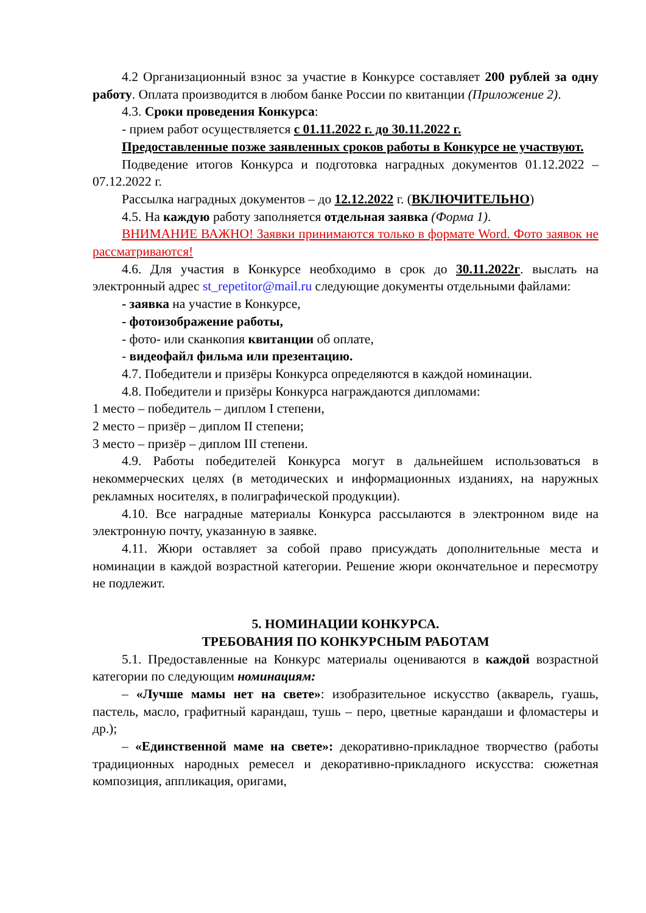4.2 Организационный взнос за участие в Конкурсе составляет 200 рублей за одну работу. Оплата производится в любом банке России по квитанции (Приложение 2).
4.3. Сроки проведения Конкурса:
- прием работ осуществляется с 01.11.2022 г. до 30.11.2022 г.
Предоставленные позже заявленных сроков работы в Конкурсе не участвуют.
Подведение итогов Конкурса и подготовка наградных документов 01.12.2022 – 07.12.2022 г.
Рассылка наградных документов – до 12.12.2022 г. (ВКЛЮЧИТЕЛЬНО)
4.5. На каждую работу заполняется отдельная заявка (Форма 1).
ВНИМАНИЕ ВАЖНО! Заявки принимаются только в формате Word. Фото заявок не рассматриваются!
4.6. Для участия в Конкурсе необходимо в срок до 30.11.2022г. выслать на электронный адрес st_repetitor@mail.ru следующие документы отдельными файлами:
- заявка на участие в Конкурсе,
- фотоизображение работы,
- фото- или сканкопия квитанции об оплате,
- видеофайл фильма или презентацию.
4.7. Победители и призёры Конкурса определяются в каждой номинации.
4.8. Победители и призёры Конкурса награждаются дипломами:
1 место – победитель – диплом I степени,
2 место – призёр – диплом II степени;
3 место – призёр – диплом III степени.
4.9. Работы победителей Конкурса могут в дальнейшем использоваться в некоммерческих целях (в методических и информационных изданиях, на наружных рекламных носителях, в полиграфической продукции).
4.10. Все наградные материалы Конкурса рассылаются в электронном виде на электронную почту, указанную в заявке.
4.11. Жюри оставляет за собой право присуждать дополнительные места и номинации в каждой возрастной категории. Решение жюри окончательное и пересмотру не подлежит.
5. НОМИНАЦИИ КОНКУРСА.
ТРЕБОВАНИЯ ПО КОНКУРСНЫМ РАБОТАМ
5.1. Предоставленные на Конкурс материалы оцениваются в каждой возрастной категории по следующим номинациям:
– «Лучше мамы нет на свете»: изобразительное искусство (акварель, гуашь, пастель, масло, графитный карандаш, тушь – перо, цветные карандаши и фломастеры и др.);
– «Единственной маме на свете»: декоративно-прикладное творчество (работы традиционных народных ремесел и декоративно-прикладного искусства: сюжетная композиция, аппликация, оригами,